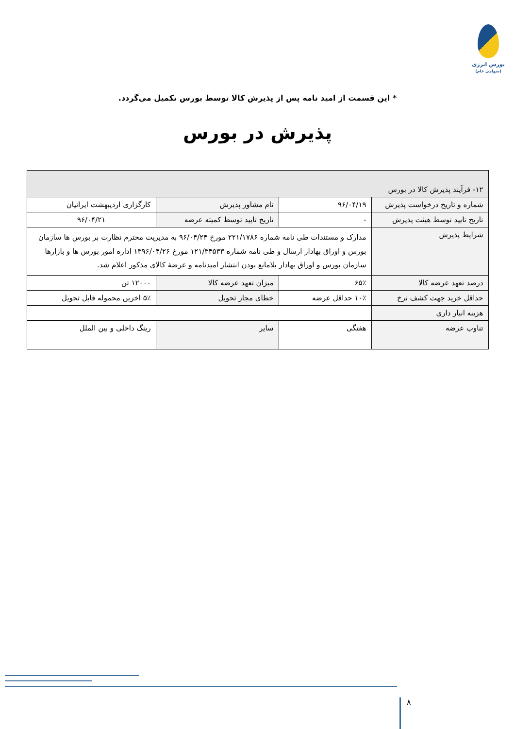بورس انرژی
(سهامی عام)
* این قسمت از امید نامه پس از پذیرش کالا توسط بورس تکمیل می‌گردد.
پذیرش در بورس
| ۱۲- فرآیند پذیرش کالا در بورس | | | |
| شماره و تاریخ درخواست پذیرش | ۹۶/۰۴/۱۹ | نام مشاور پذیرش | کارگزاری اردیبهشت ایرانیان |
| تاریخ تایید توسط هیئت پذیرش | - | تاریخ تایید توسط کمیته عرضه | ۹۶/۰۴/۲۱ |
| شرایط پذیرش | مدارک و مستندات طی نامه شماره ۲۲۱/۱۷۸۶ مورخ ۹۶/۰۴/۲۴ به مدیریت محترم نظارت بر بورس ها سازمان بورس و اوراق بهادار ارسال و طی نامه شماره ۱۲۱/۳۴۵۳۳ مورخ ۱۳۹۶/۰۴/۲۶ اداره امور بورس ها و بازارها سازمان بورس و اوراق بهادار بلامانع بودن انتشار امیدنامه و عرضهٔ کالای مذکور اعلام شد. | | |
| درصد تعهد عرضه کالا | ۶۵٪ | میزان تعهد عرضه کالا | ۱۲۰۰۰ تن |
| حداقل خرید جهت کشف نرخ | ۱۰٪ حداقل عرضه | خطای مجاز تحویل | ۵٪ اخرین محموله قابل تحویل |
| هزینه انبار داری | | | |
| تناوب عرضه | هفتگی | سایر | رینگ داخلی و بین الملل |
۸